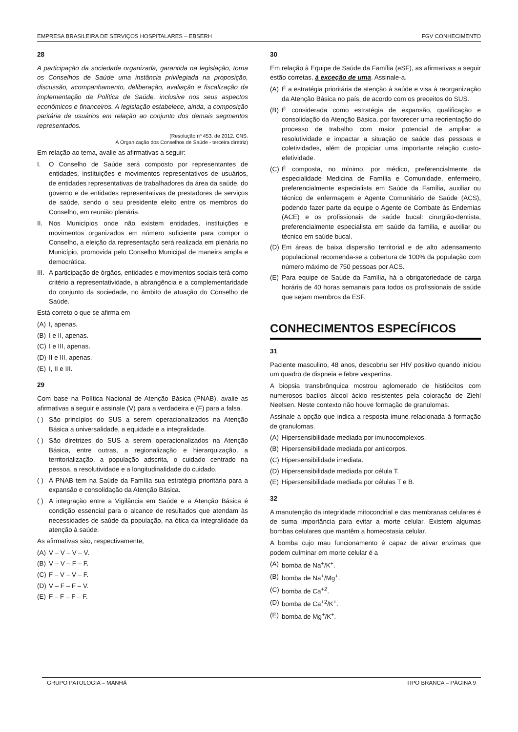EMPRESA BRASILEIRA DE SERVIÇOS HOSPITALARES – EBSERH FGV CONHECIMENTO
28
A participação da sociedade organizada, garantida na legislação, torna os Conselhos de Saúde uma instância privilegiada na proposição, discussão, acompanhamento, deliberação, avaliação e fiscalização da implementação da Política de Saúde, inclusive nos seus aspectos econômicos e financeiros. A legislação estabelece, ainda, a composição paritária de usuários em relação ao conjunto dos demais segmentos representados.
(Resolução nº 453, de 2012, CNS.
A Organização dos Conselhos de Saúde - terceira diretriz)
Em relação ao tema, avalie as afirmativas a seguir:
I. O Conselho de Saúde será composto por representantes de entidades, instituições e movimentos representativos de usuários, de entidades representativas de trabalhadores da área da saúde, do governo e de entidades representativas de prestadores de serviços de saúde, sendo o seu presidente eleito entre os membros do Conselho, em reunião plenária.
II. Nos Municípios onde não existem entidades, instituições e movimentos organizados em número suficiente para compor o Conselho, a eleição da representação será realizada em plenária no Município, promovida pelo Conselho Municipal de maneira ampla e democrática.
III. A participação de órgãos, entidades e movimentos sociais terá como critério a representatividade, a abrangência e a complementaridade do conjunto da sociedade, no âmbito de atuação do Conselho de Saúde.
Está correto o que se afirma em
(A) I, apenas.
(B) I e II, apenas.
(C) I e III, apenas.
(D) II e III, apenas.
(E) I, II e III.
29
Com base na Política Nacional de Atenção Básica (PNAB), avalie as afirmativas a seguir e assinale (V) para a verdadeira e (F) para a falsa.
( ) São princípios do SUS a serem operacionalizados na Atenção Básica a universalidade, a equidade e a integralidade.
( ) São diretrizes do SUS a serem operacionalizados na Atenção Básica, entre outras, a regionalização e hierarquização, a territorialização, a população adscrita, o cuidado centrado na pessoa, a resolutividade e a longitudinalidade do cuidado.
( ) A PNAB tem na Saúde da Família sua estratégia prioritária para a expansão e consolidação da Atenção Básica.
( ) A integração entre a Vigilância em Saúde e a Atenção Básica é condição essencial para o alcance de resultados que atendam às necessidades de saúde da população, na ótica da integralidade da atenção à saúde.
As afirmativas são, respectivamente,
(A) V – V – V – V.
(B) V – V – F – F.
(C) F – V – V – F.
(D) V – F – F – V.
(E) F – F – F – F.
30
Em relação à Equipe de Saúde da Família (eSF), as afirmativas a seguir estão corretas, à exceção de uma. Assinale-a.
(A) É a estratégia prioritária de atenção à saúde e visa à reorganização da Atenção Básica no país, de acordo com os preceitos do SUS.
(B) É considerada como estratégia de expansão, qualificação e consolidação da Atenção Básica, por favorecer uma reorientação do processo de trabalho com maior potencial de ampliar a resolutividade e impactar a situação de saúde das pessoas e coletividades, além de propiciar uma importante relação custo-efetividade.
(C) É composta, no mínimo, por médico, preferencialmente da especialidade Medicina de Família e Comunidade, enfermeiro, preferencialmente especialista em Saúde da Família, auxiliar ou técnico de enfermagem e Agente Comunitário de Saúde (ACS), podendo fazer parte da equipe o Agente de Combate às Endemias (ACE) e os profissionais de saúde bucal: cirurgião-dentista, preferencialmente especialista em saúde da família, e auxiliar ou técnico em saúde bucal.
(D) Em áreas de baixa dispersão territorial e de alto adensamento populacional recomenda-se a cobertura de 100% da população com número máximo de 750 pessoas por ACS.
(E) Para equipe de Saúde da Família, há a obrigatoriedade de carga horária de 40 horas semanais para todos os profissionais de saúde que sejam membros da ESF.
CONHECIMENTOS ESPECÍFICOS
31
Paciente masculino, 48 anos, descobriu ser HIV positivo quando iniciou um quadro de dispneia e febre vespertina.
A biopsia transbrônquica mostrou aglomerado de histiócitos com numerosos bacilos álcool ácido resistentes pela coloração de Ziehl Neelsen. Neste contexto não houve formação de granulomas.
Assinale a opção que indica a resposta imune relacionada à formação de granulomas.
(A) Hipersensibilidade mediada por imunocomplexos.
(B) Hipersensibilidade mediada por anticorpos.
(C) Hipersensibilidade imediata.
(D) Hipersensibilidade mediada por célula T.
(E) Hipersensibilidade mediada por células T e B.
32
A manutenção da integridade mitocondrial e das membranas celulares é de suma importância para evitar a morte celular. Existem algumas bombas celulares que mantêm a homeostasia celular.
A bomba cujo mau funcionamento é capaz de ativar enzimas que podem culminar em morte celular é a
(A) bomba de Na<sup>+</sup>/K<sup>+</sup>.
(B) bomba de Na<sup>+</sup>/Mg<sup>+</sup>.
(C) bomba de Ca<sup>+2</sup>.
(D) bomba de Ca<sup>+2</sup>/K<sup>+</sup>.
(E) bomba de Mg<sup>+</sup>/K<sup>+</sup>.
GRUPO PATOLOGIA – MANHÃ TIPO BRANCA – PÁGINA 9